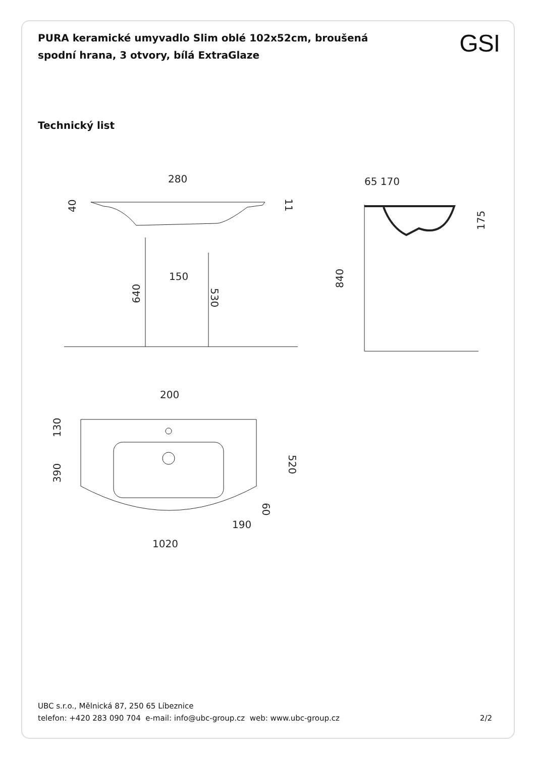PURA keramické umyvadlo Slim oblé 102x52cm, broušená spodní hrana, 3 otvory, bílá ExtraGlaze
GSI
Technický list
280
40
11
150
640
530
65 170
175
840
200
130
390
520
60
190
1020
UBC s.r.o., Mělnická 87, 250 65 Líbeznice
telefon: +420 283 090 704 e-mail: info@ubc-group.cz web: www.ubc-group.cz
2/2